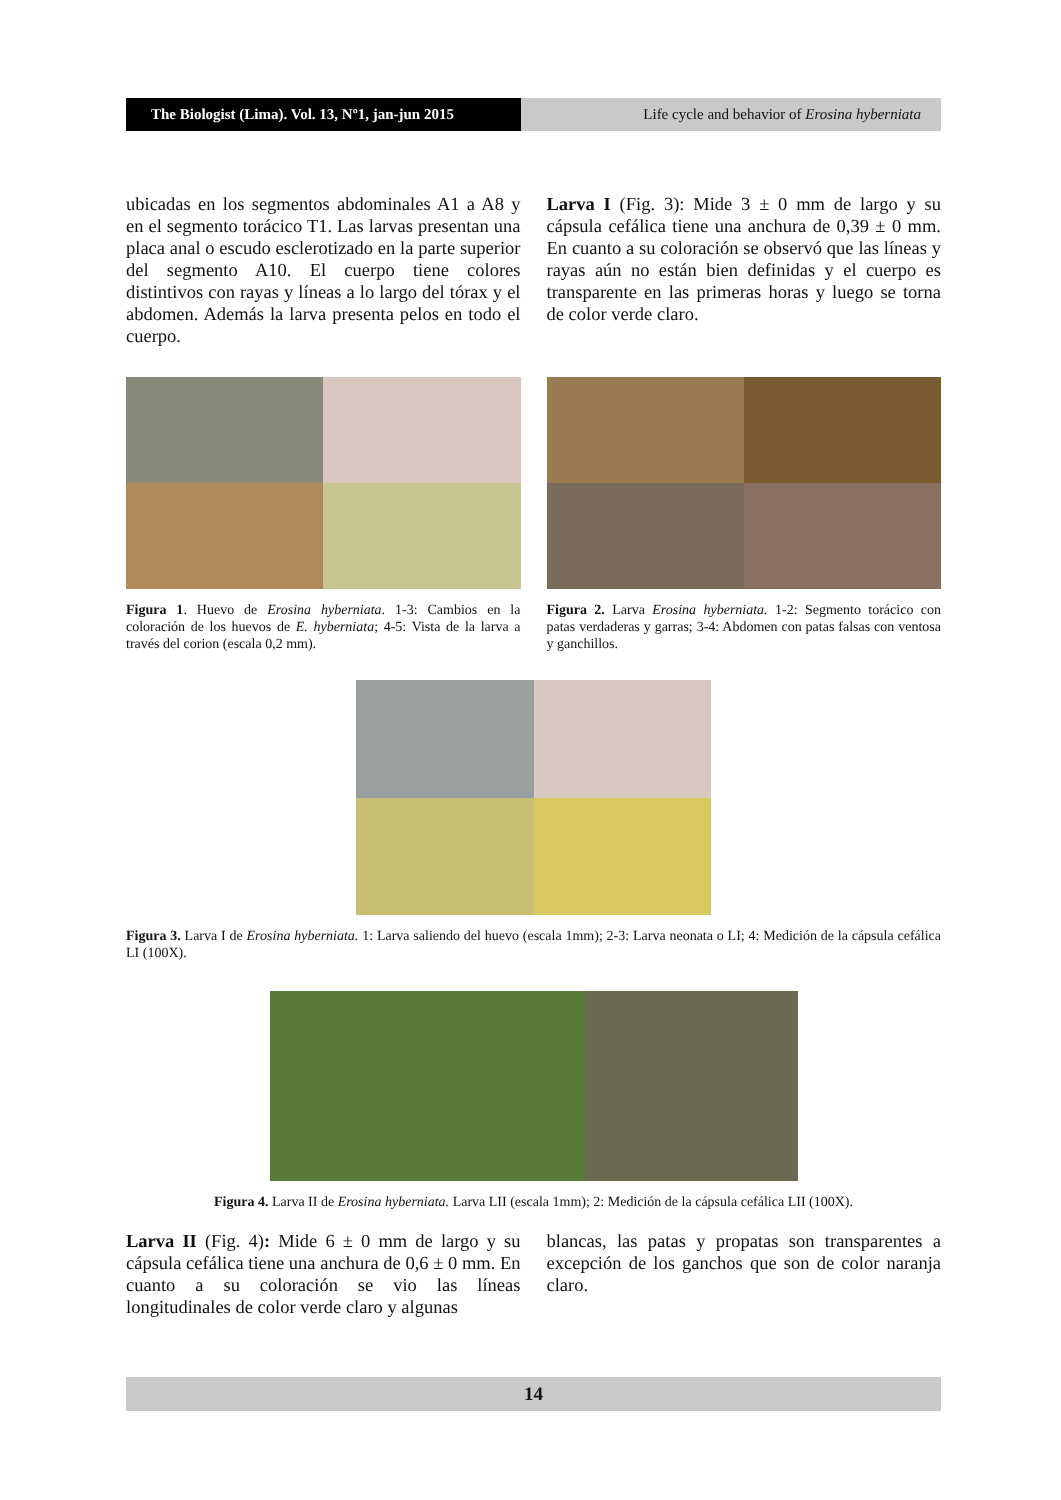The Biologist (Lima). Vol. 13, Nº1, jan-jun 2015
Life cycle and behavior of Erosina hyberniata
ubicadas en los segmentos abdominales A1 a A8 y en el segmento torácico T1. Las larvas presentan una placa anal o escudo esclerotizado en la parte superior del segmento A10. El cuerpo tiene colores distintivos con rayas y líneas a lo largo del tórax y el abdomen. Además la larva presenta pelos en todo el cuerpo.
Larva I (Fig. 3): Mide 3 ± 0 mm de largo y su cápsula cefálica tiene una anchura de 0,39 ± 0 mm. En cuanto a su coloración se observó que las líneas y rayas aún no están bien definidas y el cuerpo es transparente en las primeras horas y luego se torna de color verde claro.
Figura 1. Huevo de Erosina hyberniata. 1-3: Cambios en la coloración de los huevos de E. hyberniata; 4-5: Vista de la larva a través del corion (escala 0,2 mm).
Figura 2. Larva Erosina hyberniata. 1-2: Segmento torácico con patas verdaderas y garras; 3-4: Abdomen con patas falsas con ventosa y ganchillos.
Figura 3. Larva I de Erosina hyberniata. 1: Larva saliendo del huevo (escala 1mm); 2-3: Larva neonata o LI; 4: Medición de la cápsula cefálica LI (100X).
Figura 4. Larva II de Erosina hyberniata. Larva LII (escala 1mm); 2: Medición de la cápsula cefálica LII (100X).
Larva II (Fig. 4): Mide 6 ± 0 mm de largo y su cápsula cefálica tiene una anchura de 0,6 ± 0 mm. En cuanto a su coloración se vio las líneas longitudinales de color verde claro y algunas
blancas, las patas y propatas son transparentes a excepción de los ganchos que son de color naranja claro.
14